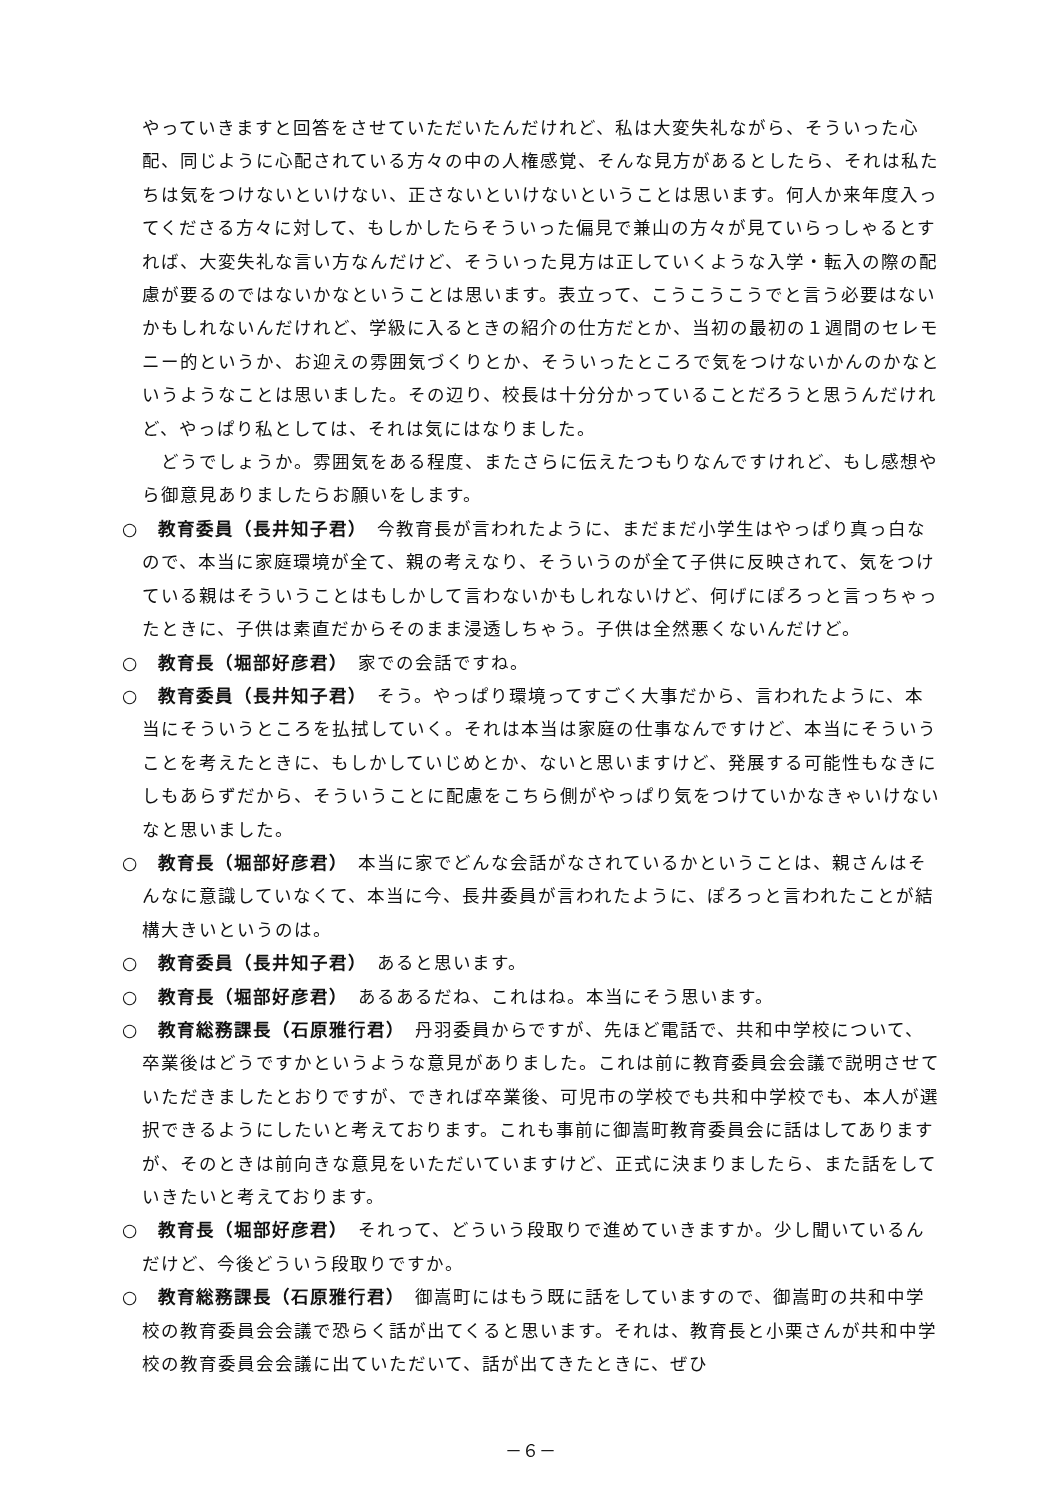やっていきますと回答をさせていただいたんだけれど、私は大変失礼ながら、そういった心配、同じように心配されている方々の中の人権感覚、そんな見方があるとしたら、それは私たちは気をつけないといけない、正さないといけないということは思います。何人か来年度入ってくださる方々に対して、もしかしたらそういった偏見で兼山の方々が見ていらっしゃるとすれば、大変失礼な言い方なんだけど、そういった見方は正していくような入学・転入の際の配慮が要るのではないかなということは思います。表立って、こうこうこうでと言う必要はないかもしれないんだけれど、学級に入るときの紹介の仕方だとか、当初の最初の１週間のセレモニー的というか、お迎えの雰囲気づくりとか、そういったところで気をつけないかんのかなというようなことは思いました。その辺り、校長は十分分かっていることだろうと思うんだけれど、やっぱり私としては、それは気にはなりました。
　どうでしょうか。雰囲気をある程度、またさらに伝えたつもりなんですけれど、もし感想やら御意見ありましたらお願いをします。
○　教育委員（長井知子君）　今教育長が言われたように、まだまだ小学生はやっぱり真っ白なので、本当に家庭環境が全て、親の考えなり、そういうのが全て子供に反映されて、気をつけている親はそういうことはもしかして言わないかもしれないけど、何げにぽろっと言っちゃったときに、子供は素直だからそのまま浸透しちゃう。子供は全然悪くないんだけど。
○　教育長（堀部好彦君）　家での会話ですね。
○　教育委員（長井知子君）　そう。やっぱり環境ってすごく大事だから、言われたように、本当にそういうところを払拭していく。それは本当は家庭の仕事なんですけど、本当にそういうことを考えたときに、もしかしていじめとか、ないと思いますけど、発展する可能性もなきにしもあらずだから、そういうことに配慮をこちら側がやっぱり気をつけていかなきゃいけないなと思いました。
○　教育長（堀部好彦君）　本当に家でどんな会話がなされているかということは、親さんはそんなに意識していなくて、本当に今、長井委員が言われたように、ぽろっと言われたことが結構大きいというのは。
○　教育委員（長井知子君）　あると思います。
○　教育長（堀部好彦君）　あるあるだね、これはね。本当にそう思います。
○　教育総務課長（石原雅行君）　丹羽委員からですが、先ほど電話で、共和中学校について、卒業後はどうですかというような意見がありました。これは前に教育委員会会議で説明させていただきましたとおりですが、できれば卒業後、可児市の学校でも共和中学校でも、本人が選択できるようにしたいと考えております。これも事前に御嵩町教育委員会に話はしてありますが、そのときは前向きな意見をいただいていますけど、正式に決まりましたら、また話をしていきたいと考えております。
○　教育長（堀部好彦君）　それって、どういう段取りで進めていきますか。少し聞いているんだけど、今後どういう段取りですか。
○　教育総務課長（石原雅行君）　御嵩町にはもう既に話をしていますので、御嵩町の共和中学校の教育委員会会議で恐らく話が出てくると思います。それは、教育長と小栗さんが共和中学校の教育委員会会議に出ていただいて、話が出てきたときに、ぜひ
－６－